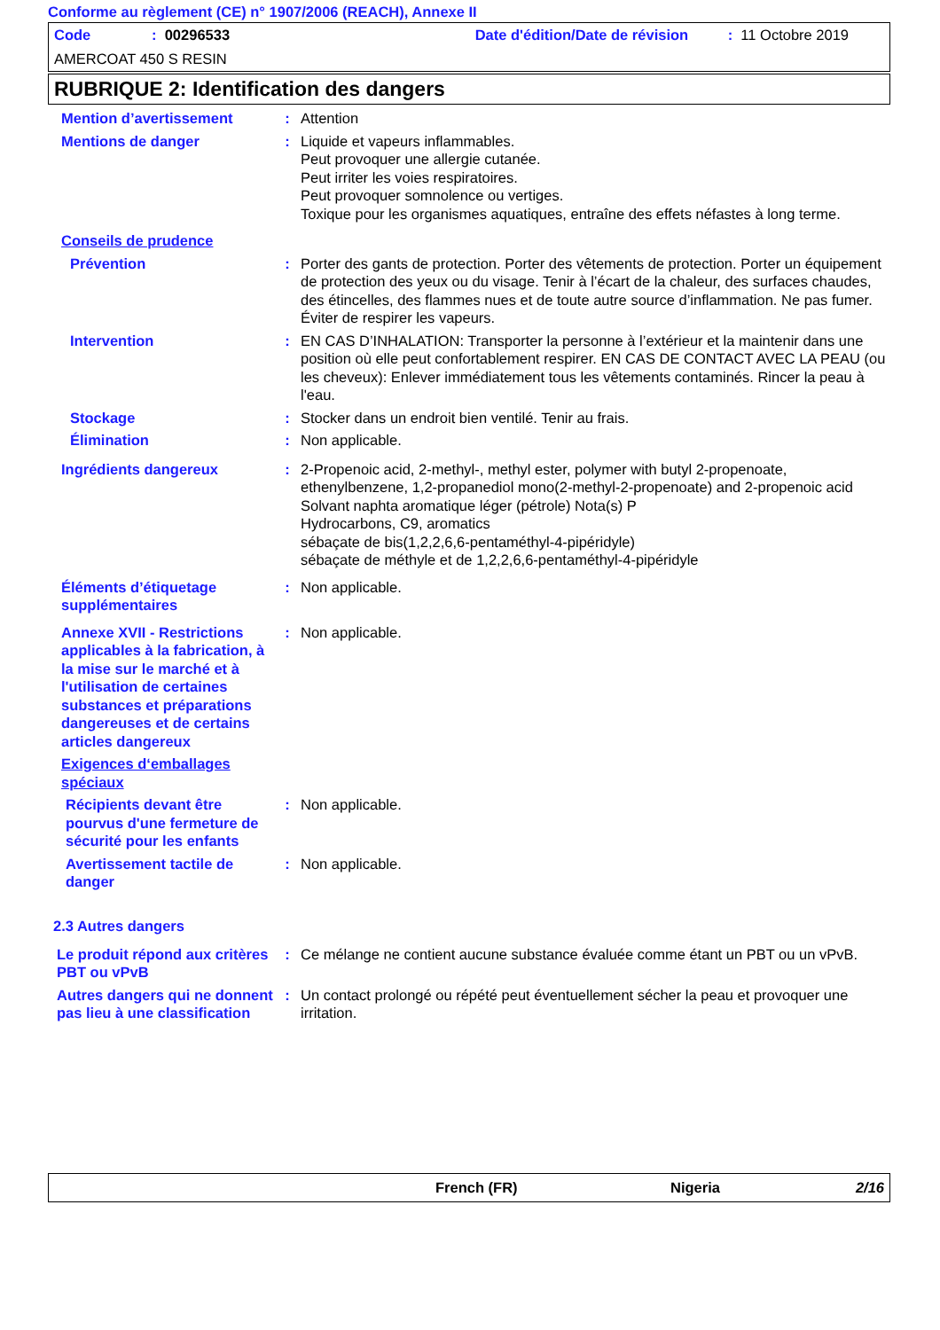Conforme au règlement (CE) n° 1907/2006 (REACH), Annexe II
Code: 00296533 Date d'édition/Date de révision: 11 Octobre 2019
AMERCOAT 450 S RESIN
RUBRIQUE 2: Identification des dangers
Mention d’avertissement : Attention
Mentions de danger : Liquide et vapeurs inflammables.
Peut provoquer une allergie cutanée.
Peut irriter les voies respiratoires.
Peut provoquer somnolence ou vertiges.
Toxique pour les organismes aquatiques, entraîne des effets néfastes à long terme.
Conseils de prudence
Prévention : Porter des gants de protection. Porter des vêtements de protection. Porter un équipement de protection des yeux ou du visage. Tenir à l’écart de la chaleur, des surfaces chaudes, des étincelles, des flammes nues et de toute autre source d’inflammation. Ne pas fumer. Éviter de respirer les vapeurs.
Intervention : EN CAS D’INHALATION: Transporter la personne à l’extérieur et la maintenir dans une position où elle peut confortablement respirer. EN CAS DE CONTACT AVEC LA PEAU (ou les cheveux): Enlever immédiatement tous les vêtements contaminés. Rincer la peau à l'eau.
Stockage : Stocker dans un endroit bien ventilé. Tenir au frais.
Élimination : Non applicable.
Ingrédients dangereux : 2-Propenoic acid, 2-methyl-, methyl ester, polymer with butyl 2-propenoate, ethenylbenzene, 1,2-propanediol mono(2-methyl-2-propenoate) and 2-propenoic acid
Solvant naphta aromatique léger (pétrole) Nota(s) P
Hydrocarbons, C9, aromatics
sébaçate de bis(1,2,2,6,6-pentaméthyl-4-pipéridyle)
sébaçate de méthyle et de 1,2,2,6,6-pentaméthyl-4-pipéridyle
Éléments d’étiquetage supplémentaires
: Non applicable.
Annexe XVII - Restrictions applicables à la fabrication, à la mise sur le marché et à l'utilisation de certaines substances et préparations dangereuses et de certains articles dangereux
: Non applicable.
Exigences d‘emballages spéciaux
Récipients devant être pourvus d'une fermeture de sécurité pour les enfants
: Non applicable.
Avertissement tactile de danger
: Non applicable.
2.3 Autres dangers
Le produit répond aux critères PBT ou vPvB
: Ce mélange ne contient aucune substance évaluée comme étant un PBT ou un vPvB.
Autres dangers qui ne donnent pas lieu à une classification
: Un contact prolongé ou répété peut éventuellement sécher la peau et provoquer une irritation.
French (FR) Nigeria 2/16